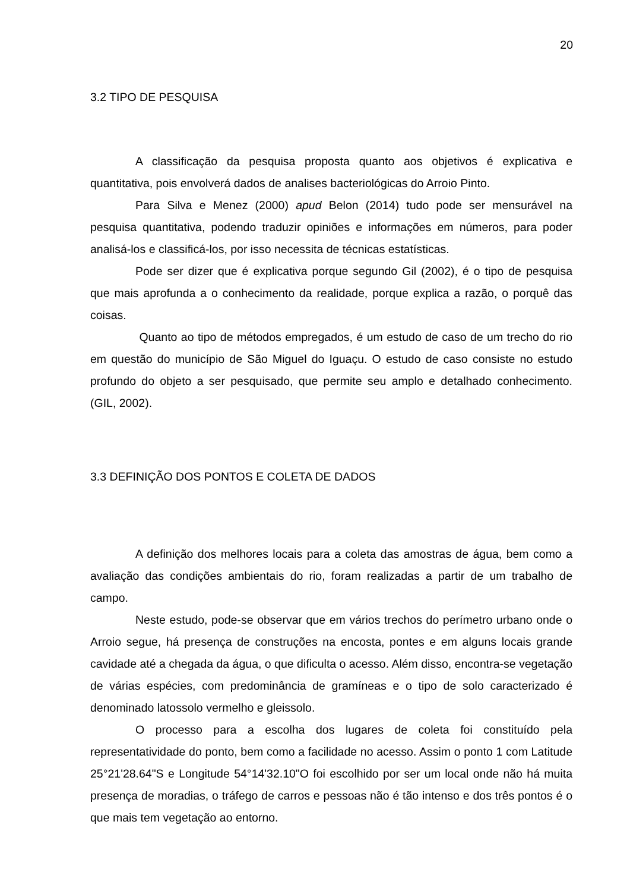20
3.2 TIPO DE PESQUISA
A classificação da pesquisa proposta quanto aos objetivos é explicativa e quantitativa, pois envolverá dados de analises bacteriológicas do Arroio Pinto.
Para Silva e Menez (2000) apud Belon (2014) tudo pode ser mensurável na pesquisa quantitativa, podendo traduzir opiniões e informações em números, para poder analisá-los e classificá-los, por isso necessita de técnicas estatísticas.
Pode ser dizer que é explicativa porque segundo Gil (2002), é o tipo de pesquisa que mais aprofunda a o conhecimento da realidade, porque explica a razão, o porquê das coisas.
Quanto ao tipo de métodos empregados, é um estudo de caso de um trecho do rio em questão do município de São Miguel do Iguaçu. O estudo de caso consiste no estudo profundo do objeto a ser pesquisado, que permite seu amplo e detalhado conhecimento. (GIL, 2002).
3.3 DEFINIÇÃO DOS PONTOS E COLETA DE DADOS
A definição dos melhores locais para a coleta das amostras de água, bem como a avaliação das condições ambientais do rio, foram realizadas a partir de um trabalho de campo.
Neste estudo, pode-se observar que em vários trechos do perímetro urbano onde o Arroio segue, há presença de construções na encosta, pontes e em alguns locais grande cavidade até a chegada da água, o que dificulta o acesso. Além disso, encontra-se vegetação de várias espécies, com predominância de gramíneas e o tipo de solo caracterizado é denominado latossolo vermelho e gleissolo.
O processo para a escolha dos lugares de coleta foi constituído pela representatividade do ponto, bem como a facilidade no acesso. Assim o ponto 1 com Latitude 25°21'28.64"S e Longitude 54°14'32.10"O foi escolhido por ser um local onde não há muita presença de moradias, o tráfego de carros e pessoas não é tão intenso e dos três pontos é o que mais tem vegetação ao entorno.